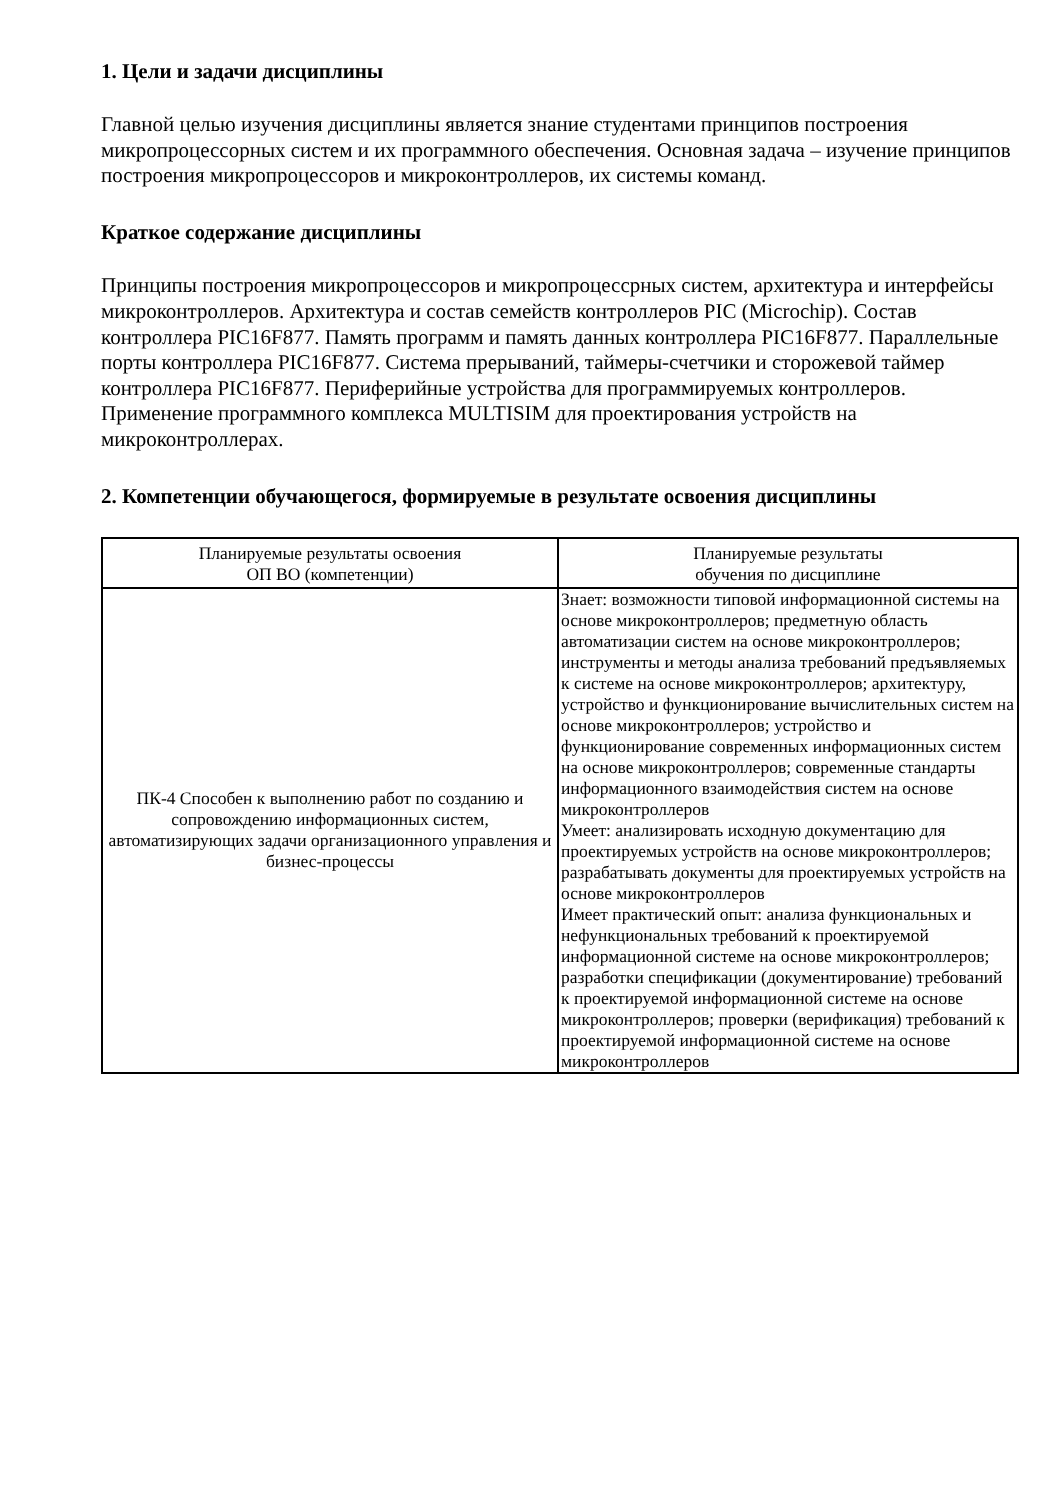1. Цели и задачи дисциплины
Главной целью изучения дисциплины является знание студентами принципов построения микропроцессорных систем и их программного обеспечения. Основная задача – изучение принципов построения микропроцессоров и микроконтроллеров, их системы команд.
Краткое содержание дисциплины
Принципы построения микропроцессоров и микропроцессрных систем, архитектура и интерфейсы микроконтроллеров. Архитектура и состав семейств контроллеров PIC (Microchip). Состав контроллера PIC16F877. Память программ и память данных контроллера PIC16F877. Параллельные порты контроллера PIC16F877. Система прерываний, таймеры-счетчики и сторожевой таймер контроллера PIC16F877. Периферийные устройства для программируемых контроллеров. Применение программного комплекса MULTISIM для проектирования устройств на микроконтроллерах.
2. Компетенции обучающегося, формируемые в результате освоения дисциплины
| Планируемые результаты освоения ОП ВО (компетенции) | Планируемые результаты обучения по дисциплине |
| ПК-4 Способен к выполнению работ по созданию и сопровождению информационных систем, автоматизирующих задачи организационного управления и бизнес-процессы | Знает: возможности типовой информационной системы на основе микроконтроллеров; предметную область автоматизации систем на основе микроконтроллеров; инструменты и методы анализа требований предъявляемых к системе на основе микроконтроллеров; архитектуру, устройство и функционирование вычислительных систем на основе микроконтроллеров; устройство и функционирование современных информационных систем на основе микроконтроллеров; современные стандарты информационного взаимодействия систем на основе микроконтроллеров Умеет: анализировать исходную документацию для проектируемых устройств на основе микроконтроллеров; разрабатывать документы для проектируемых устройств на основе микроконтроллеров Имеет практический опыт: анализа функциональных и нефункциональных требований к проектируемой информационной системе на основе микроконтроллеров; разработки спецификации (документирование) требований к проектируемой информационной системе на основе микроконтроллеров; проверки (верификация) требований к проектируемой информационной системе на основе микроконтроллеров |